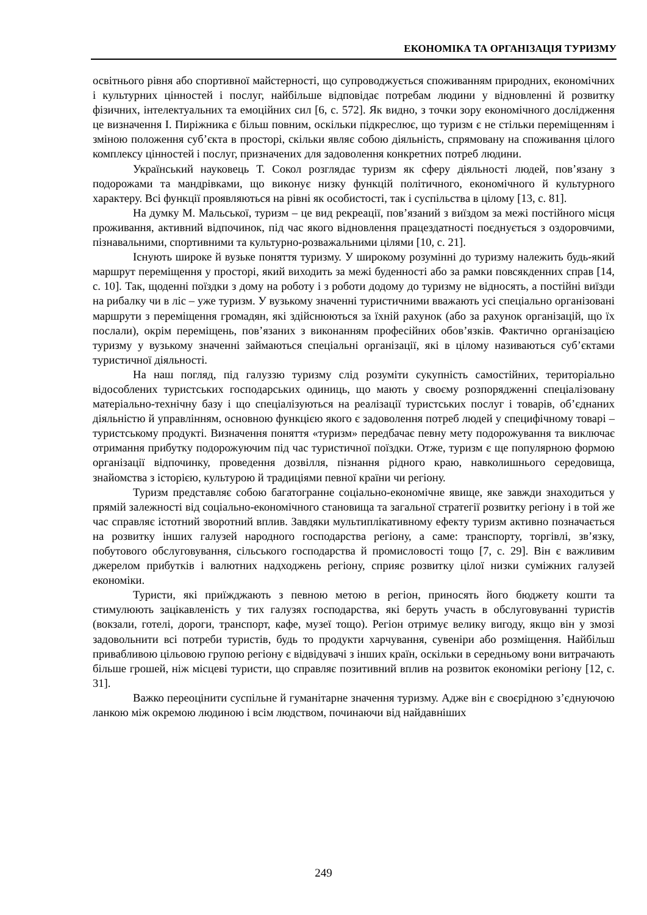ЕКОНОМІКА ТА ОРГАНІЗАЦІЯ ТУРИЗМУ
освітнього рівня або спортивної майстерності, що супроводжується споживанням природних, економічних і культурних цінностей і послуг, найбільше відповідає потребам людини у відновленні й розвитку фізичних, інтелектуальних та емоційних сил [6, с. 572]. Як видно, з точки зору економічного дослідження це визначення І. Пиріжника є більш повним, оскільки підкреслює, що туризм є не стільки переміщенням і зміною положення суб’єкта в просторі, скільки являє собою діяльність, спрямовану на споживання цілого комплексу цінностей і послуг, призначених для задоволення конкретних потреб людини.
Український науковець Т. Сокол розглядає туризм як сферу діяльності людей, пов’язану з подорожами та мандрівками, що виконує низку функцій політичного, економічного й культурного характеру. Всі функції проявляються на рівні як особистості, так і суспільства в цілому [13, с. 81].
На думку М. Мальської, туризм – це вид рекреації, пов’язаний з виїздом за межі постійного місця проживання, активний відпочинок, під час якого відновлення працездатності поєднується з оздоровчими, пізнавальними, спортивними та культурно-розважальними цілями [10, с. 21].
Існують широке й вузьке поняття туризму. У широкому розумінні до туризму належить будь-який маршрут переміщення у просторі, який виходить за межі буденності або за рамки повсякденних справ [14, с. 10]. Так, щоденні поїздки з дому на роботу і з роботи додому до туризму не відносять, а постійні виїзди на рибалку чи в ліс – уже туризм. У вузькому значенні туристичними вважають усі спеціально організовані маршрути з переміщення громадян, які здійснюються за їхній рахунок (або за рахунок організацій, що їх послали), окрім переміщень, пов’язаних з виконанням професійних обов’язків. Фактично організацією туризму у вузькому значенні займаються спеціальні організації, які в цілому називаються суб’єктами туристичної діяльності.
На наш погляд, під галуззю туризму слід розуміти сукупність самостійних, територіально відособлених туристських господарських одиниць, що мають у своєму розпорядженні спеціалізовану матеріально-технічну базу і що спеціалізуються на реалізації туристських послуг і товарів, об’єднаних діяльністю й управлінням, основною функцією якого є задоволення потреб людей у специфічному товарі – туристському продукті. Визначення поняття «туризм» передбачає певну мету подорожування та виключає отримання прибутку подорожуючим під час туристичної поїздки. Отже, туризм є ще популярною формою організації відпочинку, проведення дозвілля, пізнання рідного краю, навколишнього середовища, знайомства з історією, культурою й традиціями певної країни чи регіону.
Туризм представляє собою багатогранне соціально-економічне явище, яке завжди знаходиться у прямій залежності від соціально-економічного становища та загальної стратегії розвитку регіону і в той же час справляє істотний зворотний вплив. Завдяки мультиплікативному ефекту туризм активно позначається на розвитку інших галузей народного господарства регіону, а саме: транспорту, торгівлі, зв’язку, побутового обслуговування, сільського господарства й промисловості тощо [7, с. 29]. Він є важливим джерелом прибутків і валютних надходжень регіону, сприяє розвитку цілої низки суміжних галузей економіки.
Туристи, які приїжджають з певною метою в регіон, приносять його бюджету кошти та стимулюють зацікавленість у тих галузях господарства, які беруть участь в обслуговуванні туристів (вокзали, готелі, дороги, транспорт, кафе, музеї тощо). Регіон отримує велику вигоду, якщо він у змозі задовольнити всі потреби туристів, будь то продукти харчування, сувеніри або розміщення. Найбільш привабливою цільовою групою регіону є відвідувачі з інших країн, оскільки в середньому вони витрачають більше грошей, ніж місцеві туристи, що справляє позитивний вплив на розвиток економіки регіону [12, с. 31].
Важко переоцінити суспільне й гуманітарне значення туризму. Адже він є своєрідною з’єднуючою ланкою між окремою людиною і всім людством, починаючи від найдавніших
249